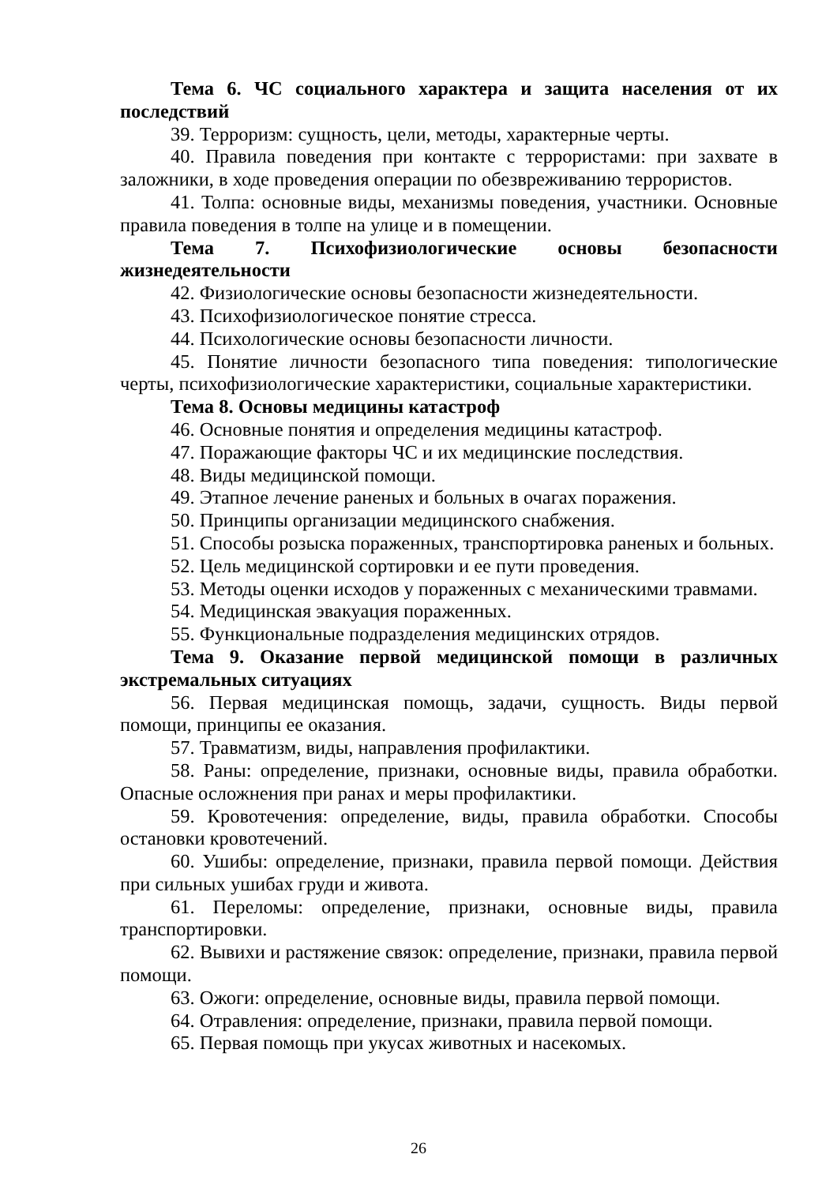Тема 6. ЧС социального характера и защита населения от их последствий
39. Терроризм: сущность, цели, методы, характерные черты.
40. Правила поведения при контакте с террористами: при захвате в заложники, в ходе проведения операции по обезвреживанию террористов.
41. Толпа: основные виды, механизмы поведения, участники. Основные правила поведения в толпе на улице и в помещении.
Тема 7. Психофизиологические основы безопасности жизнедеятельности
42. Физиологические основы безопасности жизнедеятельности.
43. Психофизиологическое понятие стресса.
44. Психологические основы безопасности личности.
45. Понятие личности безопасного типа поведения: типологические черты, психофизиологические характеристики, социальные характеристики.
Тема 8. Основы медицины катастроф
46. Основные понятия и определения медицины катастроф.
47. Поражающие факторы ЧС и их медицинские последствия.
48. Виды медицинской помощи.
49. Этапное лечение раненых и больных в очагах поражения.
50. Принципы организации медицинского снабжения.
51. Способы розыска пораженных, транспортировка раненых и больных.
52. Цель медицинской сортировки и ее пути проведения.
53. Методы оценки исходов у пораженных с механическими травмами.
54. Медицинская эвакуация пораженных.
55. Функциональные подразделения медицинских отрядов.
Тема 9. Оказание первой медицинской помощи в различных экстремальных ситуациях
56. Первая медицинская помощь, задачи, сущность. Виды первой помощи, принципы ее оказания.
57. Травматизм, виды, направления профилактики.
58. Раны: определение, признаки, основные виды, правила обработки. Опасные осложнения при ранах и меры профилактики.
59. Кровотечения: определение, виды, правила обработки. Способы остановки кровотечений.
60. Ушибы: определение, признаки, правила первой помощи. Действия при сильных ушибах груди и живота.
61. Переломы: определение, признаки, основные виды, правила транспортировки.
62. Вывихи и растяжение связок: определение, признаки, правила первой помощи.
63. Ожоги: определение, основные виды, правила первой помощи.
64. Отравления: определение, признаки, правила первой помощи.
65. Первая помощь при укусах животных и насекомых.
26